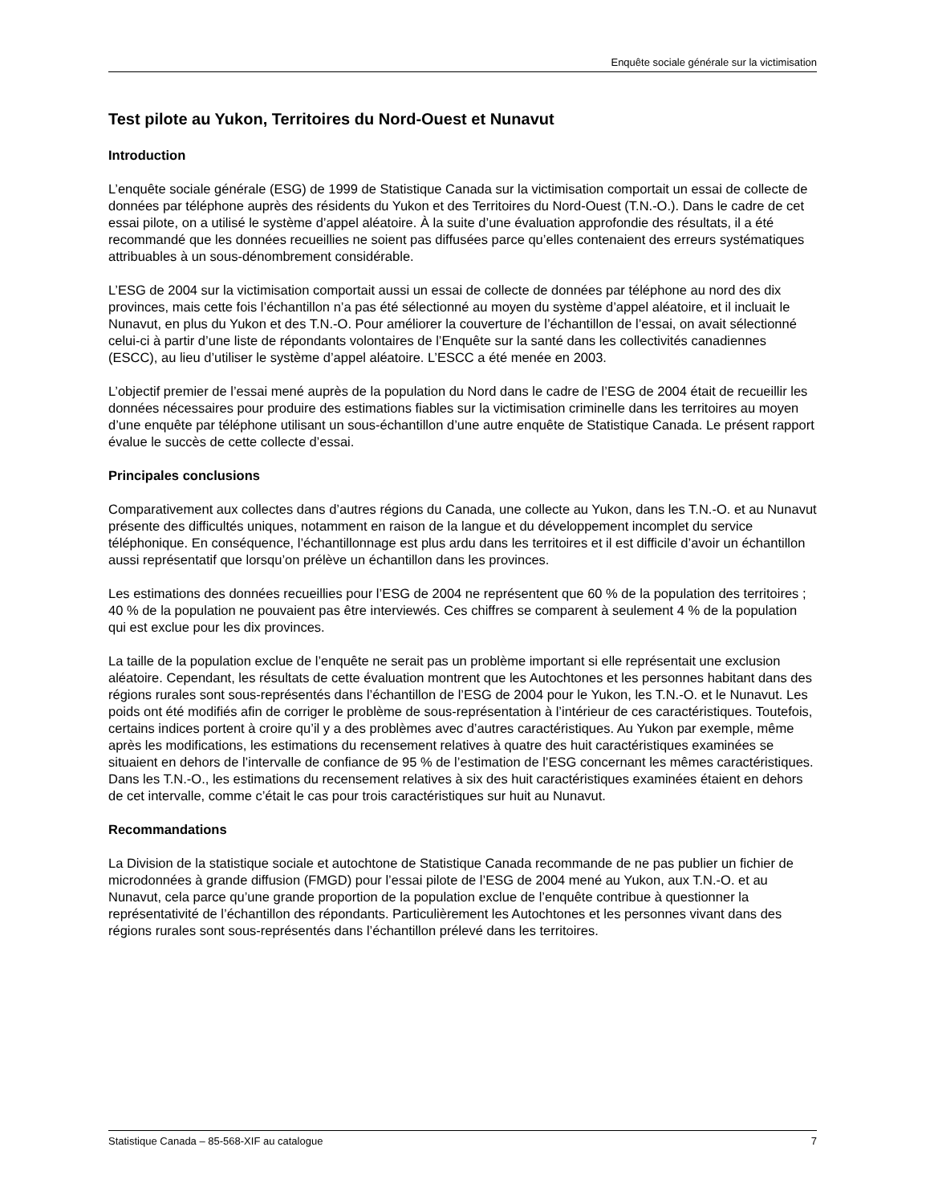Enquête sociale générale sur la victimisation
Test pilote au Yukon, Territoires du Nord-Ouest et Nunavut
Introduction
L’enquête sociale générale (ESG) de 1999 de Statistique Canada sur la victimisation comportait un essai de collecte de données par téléphone auprès des résidents du Yukon et des Territoires du Nord-Ouest (T.N.-O.). Dans le cadre de cet essai pilote, on a utilisé le système d’appel aléatoire. À la suite d’une évaluation approfondie des résultats, il a été recommandé que les données recueillies ne soient pas diffusées parce qu’elles contenaient des erreurs systématiques attribuables à un sous-dénombrement considérable.
L’ESG de 2004 sur la victimisation comportait aussi un essai de collecte de données par téléphone au nord des dix provinces, mais cette fois l’échantillon n’a pas été sélectionné au moyen du système d’appel aléatoire, et il incluait le Nunavut, en plus du Yukon et des T.N.-O. Pour améliorer la couverture de l’échantillon de l’essai, on avait sélectionné celui-ci à partir d’une liste de répondants volontaires de l’Enquête sur la santé dans les collectivités canadiennes (ESCC), au lieu d’utiliser le système d’appel aléatoire. L’ESCC a été menée en 2003.
L’objectif premier de l’essai mené auprès de la population du Nord dans le cadre de l’ESG de 2004 était de recueillir les données nécessaires pour produire des estimations fiables sur la victimisation criminelle dans les territoires au moyen d’une enquête par téléphone utilisant un sous-échantillon d’une autre enquête de Statistique Canada. Le présent rapport évalue le succès de cette collecte d’essai.
Principales conclusions
Comparativement aux collectes dans d’autres régions du Canada, une collecte au Yukon, dans les T.N.-O. et au Nunavut présente des difficultés uniques, notamment en raison de la langue et du développement incomplet du service téléphonique. En conséquence, l’échantillonnage est plus ardu dans les territoires et il est difficile d’avoir un échantillon aussi représentatif que lorsqu’on prélève un échantillon dans les provinces.
Les estimations des données recueillies pour l’ESG de 2004 ne représentent que 60 % de la population des territoires ; 40 % de la population ne pouvaient pas être interviewés. Ces chiffres se comparent à seulement 4 % de la population qui est exclue pour les dix provinces.
La taille de la population exclue de l’enquête ne serait pas un problème important si elle représentait une exclusion aléatoire. Cependant, les résultats de cette évaluation montrent que les Autochtones et les personnes habitant dans des régions rurales sont sous-représentés dans l’échantillon de l’ESG de 2004 pour le Yukon, les T.N.-O. et le Nunavut. Les poids ont été modifiés afin de corriger le problème de sous-représentation à l’intérieur de ces caractéristiques. Toutefois, certains indices portent à croire qu’il y a des problèmes avec d’autres caractéristiques. Au Yukon par exemple, même après les modifications, les estimations du recensement relatives à quatre des huit caractéristiques examinées se situaient en dehors de l’intervalle de confiance de 95 % de l’estimation de l’ESG concernant les mêmes caractéristiques. Dans les T.N.-O., les estimations du recensement relatives à six des huit caractéristiques examinées étaient en dehors de cet intervalle, comme c’était le cas pour trois caractéristiques sur huit au Nunavut.
Recommandations
La Division de la statistique sociale et autochtone de Statistique Canada recommande de ne pas publier un fichier de microdonnées à grande diffusion (FMGD) pour l’essai pilote de l’ESG de 2004 mené au Yukon, aux T.N.-O. et au Nunavut, cela parce qu’une grande proportion de la population exclue de l’enquête contribue à questionner la représentativité de l’échantillon des répondants. Particulièrement les Autochtones et les personnes vivant dans des régions rurales sont sous-représentés dans l’échantillon prélevé dans les territoires.
Statistique Canada – 85-568-XIF au catalogue 7